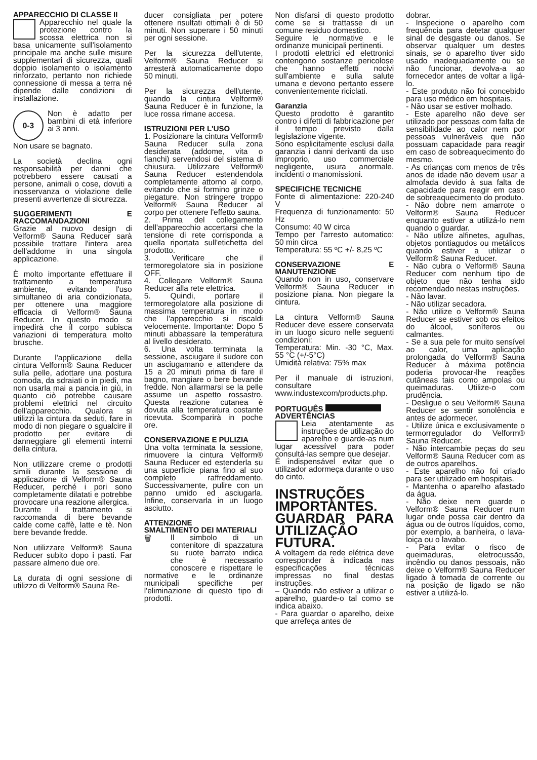APPARECCHIO DI CLASSE II
Apparecchio nel quale la protezione contro la scossa elettrica non si basa unicamente sull'isolamento principale ma anche sulle misure supplementari di sicurezza, quali doppio isolamento o isolamento rinforzato, pertanto non richiede connessione di messa a terra né dipende dalle condizioni di installazione.
0-3 Non è adatto per bambini di età inferiore ai 3 anni.
Non usare se bagnato.
La società declina ogni responsabilità per danni che potrebbero essere causati a persone, animali o cose, dovuti a inosservanza o violazione delle presenti avvertenze di sicurezza.
SUGGERIMENTI E RACCOMANDAZIONI
Grazie al nuovo design di Velform® Sauna Reducer sarà possibile trattare l'intera area dell'addome in una singola applicazione.
È molto importante effettuare il trattamento a temperatura ambiente, evitando l'uso simultaneo di aria condizionata, per ottenere una maggiore efficacia di Velform® Sauna Reducer. In questo modo si impedirà che il corpo subisca variazioni di temperatura molto brusche.
Durante l'applicazione della cintura Velform® Sauna Reducer sulla pelle, adottare una postura comoda, da sdraiati o in piedi, ma non usarla mai a pancia in giù, in quanto ciò potrebbe causare problemi elettrici nel circuito dell'apparecchio. Qualora si utilizzi la cintura da seduti, fare in modo di non piegare o sgualcire il prodotto per evitare di danneggiare gli elementi interni della cintura.
Non utilizzare creme o prodotti simili durante la sessione di applicazione di Velform® Sauna Reducer, perché i pori sono completamente dilatati e potrebbe provocare una reazione allergica.
Durante il trattamento si raccomanda di bere bevande calde come caffè, latte e tè. Non bere bevande fredde.
Non utilizzare Velform® Sauna Reducer subito dopo i pasti. Far passare almeno due ore.
La durata di ogni sessione di utilizzo di Velform® Sauna Re-
ducer consigliata per potere ottenere risultati ottimali è di 50 minuti. Non superare i 50 minuti per ogni sessione.
Per la sicurezza dell'utente, Velform® Sauna Reducer si arresterà automaticamente dopo 50 minuti.
Per la sicurezza dell'utente, quando la cintura Velform® Sauna Reducer è in funzione, la luce rossa rimane accesa.
ISTRUZIONI PER L'USO
1. Posizionare la cintura Velform® Sauna Reducer sulla zona desiderata (addome, vita o fianchi) servendosi del sistema di chiusura. Utilizzare Velform® Sauna Reducer estendendola completamente attorno al corpo, evitando che si formino grinze o piegature. Non stringere troppo Velform® Sauna Reducer al corpo per ottenere l'effetto sauna.
2. Prima del collegamento dell'apparecchio accertarsi che la tensione di rete corrisponda a quella riportata sull'etichetta del prodotto.
3. Verificare che il termoregolatore sia in posizione OFF.
4. Collegare Velform® Sauna Reducer alla rete elettrica.
5. Quindi, portare il termoregolatore alla posizione di massima temperatura in modo che l'apparecchio si riscaldi velocemente. Importante: Dopo 5 minuti abbassare la temperatura al livello desiderato.
6. Una volta terminata la sessione, asciugare il sudore con un asciugamano e attendere da 15 a 20 minuti prima di fare il bagno, mangiare o bere bevande fredde. Non allarmarsi se la pelle assume un aspetto rossastro. Questa reazione cutanea è dovuta alla temperatura costante ricevuta. Scomparirà in poche ore.
CONSERVAZIONE E PULIZIA
Una volta terminata la sessione, rimuovere la cintura Velform® Sauna Reducer ed estenderla su una superficie piana fino al suo completo raffreddamento. Successivamente, pulire con un panno umido ed asciugarla. Infine, conservarla in un luogo asciutto.
ATTENZIONE
SMALTIMENTO DEI MATERIALI
🗑 Il simbolo di un contenitore di spazzatura su ruote barrato indica che è necessario conoscere e rispettare le normative e le ordinanze municipali specifiche per l'eliminazione di questo tipo di prodotti.
Non disfarsi di questo prodotto come se si trattasse di un comune residuo domestico.
Seguire le normative e le ordinanze municipali pertinenti.
I prodotti elettrici ed elettronici contengono sostanze pericolose che hanno effetti nocivi sull'ambiente e sulla salute umana e devono pertanto essere convenientemente riciclati.
Garanzia
Questo prodotto è garantito contro i difetti di fabbricazione per il tempo previsto dalla legislazione vigente.
Sono esplicitamente esclusi dalla garanzia i danni derivanti da uso improprio, uso commerciale negligente, usura anormale, incidenti o manomissioni.
SPECIFICHE TECNICHE
Fonte di alimentazione: 220-240 V
Frequenza di funzionamento: 50 Hz
Consumo: 40 W circa
Tempo per l'arresto automatico: 50 min circa
Temperatura: 55 ºC +/- 8,25 ºC
CONSERVAZIONE E MANUTENZIONE
Quando non in uso, conservare Velform® Sauna Reducer in posizione piana. Non piegare la cintura.
La cintura Velform® Sauna Reducer deve essere conservata in un luogo sicuro nelle seguenti condizioni:
Temperatura: Min. -30 °C, Max. 55 °C (+/-5°C)
Umidità relativa: 75% max
Per il manuale di istruzioni, consultare www.industexcom/products.php.
PORTUGUÊS
ADVERTÊNCIAS
Leia atentamente as instruções de utilização do aparelho e guarde-as num lugar acessível para poder consultá-las sempre que desejar.
É indispensável evitar que o utilizador adormeça durante o uso do cinto.
INSTRUÇÕES IMPORTANTES. GUARDAR PARA UTILIZAÇÃO FUTURA.
A voltagem da rede elétrica deve corresponder à indicada nas especificações técnicas impressas no final destas instruções.
– Quando não estiver a utilizar o aparelho, guarde-o tal como se indica abaixo.
- Para guardar o aparelho, deixe que arrefeça antes de
dobrar.
- Inspecione o aparelho com frequência para detetar qualquer sinal de desgaste ou danos. Se observar qualquer um destes sinais, se o aparelho tiver sido usado inadequadamente ou se não funcionar, devolva-a ao fornecedor antes de voltar a ligá-lo.
- Este produto não foi concebido para uso médico em hospitais.
- Não usar se estiver molhado.
- Este aparelho não deve ser utilizado por pessoas com falta de sensibilidade ao calor nem por pessoas vulneráveis que não possuam capacidade para reagir em caso de sobreaquecimento do mesmo.
- As crianças com menos de três anos de idade não devem usar a almofada devido à sua falta de capacidade para reagir em caso de sobreaquecimento do produto.
- Não dobre nem amarrote o Velform® Sauna Reducer enquanto estiver a utilizá-lo nem quando o guardar.
- Não utilize alfinetes, agulhas, objetos pontiagudos ou metálicos quando estiver a utilizar o Velform® Sauna Reducer.
- Não cubra o Velform® Sauna Reducer com nenhum tipo de objeto que não tenha sido recomendado nestas instruções.
- Não lavar.
- Não utilizar secadora.
- Não utilize o Velform® Sauna Reducer se estiver sob os efeitos do álcool, soníferos ou calmantes.
- Se a sua pele for muito sensível ao calor, uma aplicação prolongada do Velform® Sauna Reducer à máxima potência poderia provocar-lhe reações cutâneas tais como ampolas ou queimaduras. Utilize-o com prudência.
- Desligue o seu Velform® Sauna Reducer se sentir sonolência e antes de adormecer.
- Utilize única e exclusivamente o termorregulador do Velform® Sauna Reducer.
- Não intercambie peças do seu Velform® Sauna Reducer com as de outros aparelhos.
- Este aparelho não foi criado para ser utilizado em hospitais.
- Mantenha o aparelho afastado da água.
- Não deixe nem guarde o Velform® Sauna Reducer num lugar onde possa cair dentro da água ou de outros líquidos, como, por exemplo, a banheira, o lava-loiça ou o lavabo.
- Para evitar o risco de queimaduras, eletrocussão, incêndio ou danos pessoais, não deixe o Velform® Sauna Reducer ligado à tomada de corrente ou na posição de ligado se não estiver a utilizá-lo.